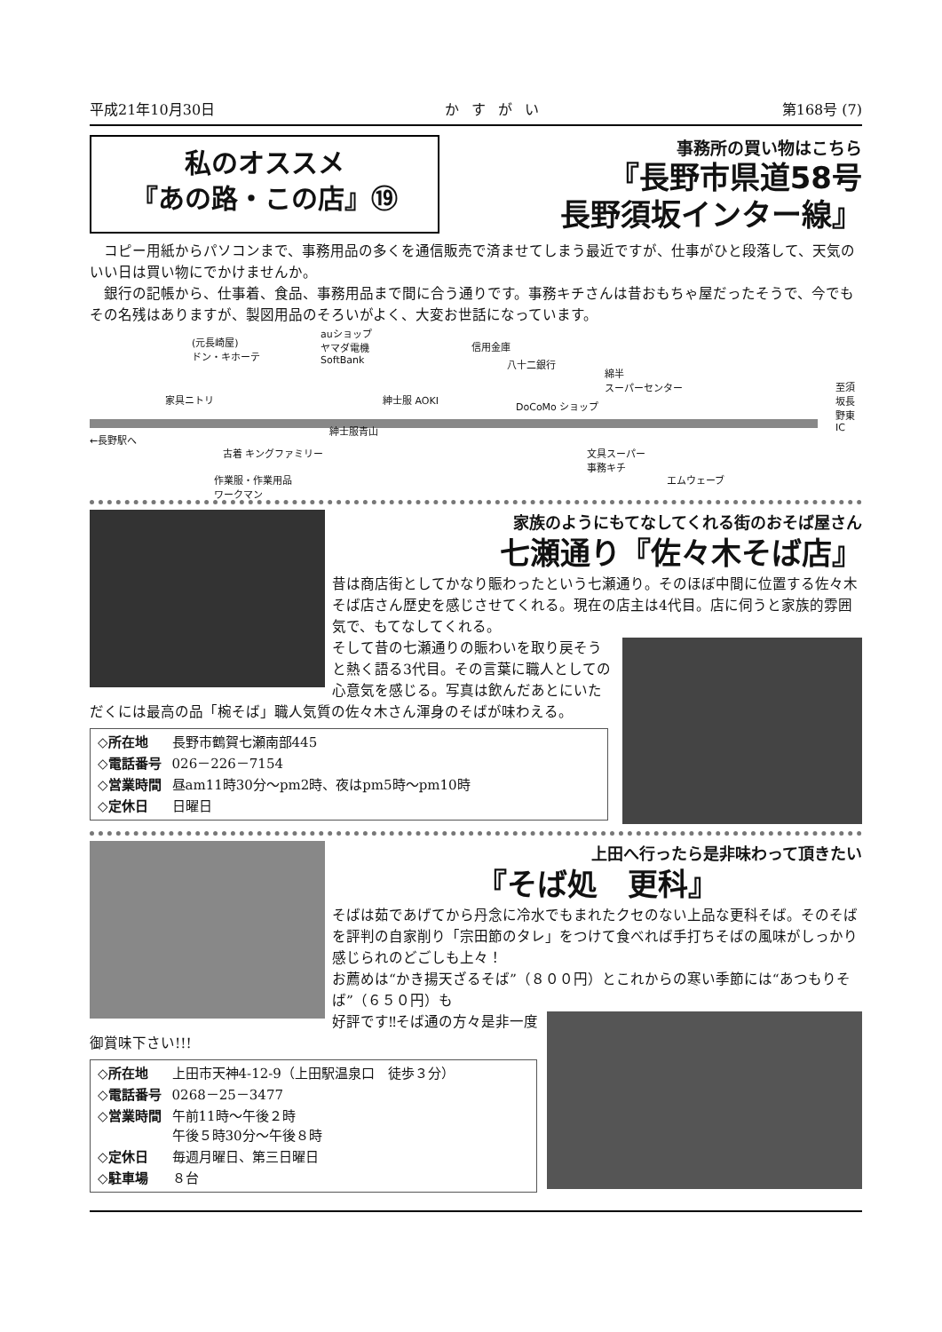平成21年10月30日 かすがい 第168号 (7)
私のオススメ
『あの路・この店』⑲
事務所の買い物はこちら
『長野市県道58号
長野須坂インター線』
　コピー用紙からパソコンまで、事務用品の多くを通信販売で済ませてしまう最近ですが、仕事がひと段落して、天気のいい日は買い物にでかけませんか。
　銀行の記帳から、仕事着、食品、事務用品まで間に合う通りです。事務キチさんは昔おもちゃ屋だったそうで、今でもその名残はありますが、製図用品のそろいがよく、大変お世話になっています。
(元長崎屋)
ドン・キホーテ
家具ニトリ
←長野駅へ
auショップ
ヤマダ電機
SoftBank
紳士服 AOKI
紳士服青山
古着 キングファミリー
作業服・作業用品
ワークマン
信用金庫
八十二銀行
DoCoMo ショップ
綿半
スーパーセンター
文具スーパー
事務キチ
エムウェーブ
至須坂長野東IC
家族のようにもてなしてくれる街のおそば屋さん
七瀬通り『佐々木そば店』
昔は商店街としてかなり賑わったという七瀬通り。そのほぼ中間に位置する佐々木そば店さん歴史を感じさせてくれる。現在の店主は4代目。店に伺うと家族的雰囲気で、もてなしてくれる。
そして昔の七瀬通りの賑わいを取り戻そうと熱く語る3代目。その言葉に職人としての心意気を感じる。写真は飲んだあとにいただくには最高の品「椀そば」職人気質の佐々木さん渾身のそばが味わえる。
| ◇所在地 | 長野市鶴賀七瀬南部445 |
| ◇電話番号 | 026－226－7154 |
| ◇営業時間 | 昼am11時30分～pm2時、夜はpm5時～pm10時 |
| ◇定休日 | 日曜日 |
上田へ行ったら是非味わって頂きたい
『そば処　更科』
そばは茹であげてから丹念に冷水でもまれたクセのない上品な更科そば。そのそばを評判の自家削り「宗田節のタレ」をつけて食べれば手打ちそばの風味がしっかり感じられのどごしも上々！
お薦めは“かき揚天ざるそば”（８００円）とこれからの寒い季節には“あつもりそば”（６５０円）も
好評です‼そば通の方々是非一度御賞味下さい!!!
| ◇所在地 | 上田市天神4-12-9（上田駅温泉口 徒歩３分） |
| ◇電話番号 | 0268－25－3477 |
| ◇営業時間 | 午前11時～午後２時 午後５時30分～午後８時 |
| ◇定休日 | 毎週月曜日、第三日曜日 |
| ◇駐車場 | ８台 |